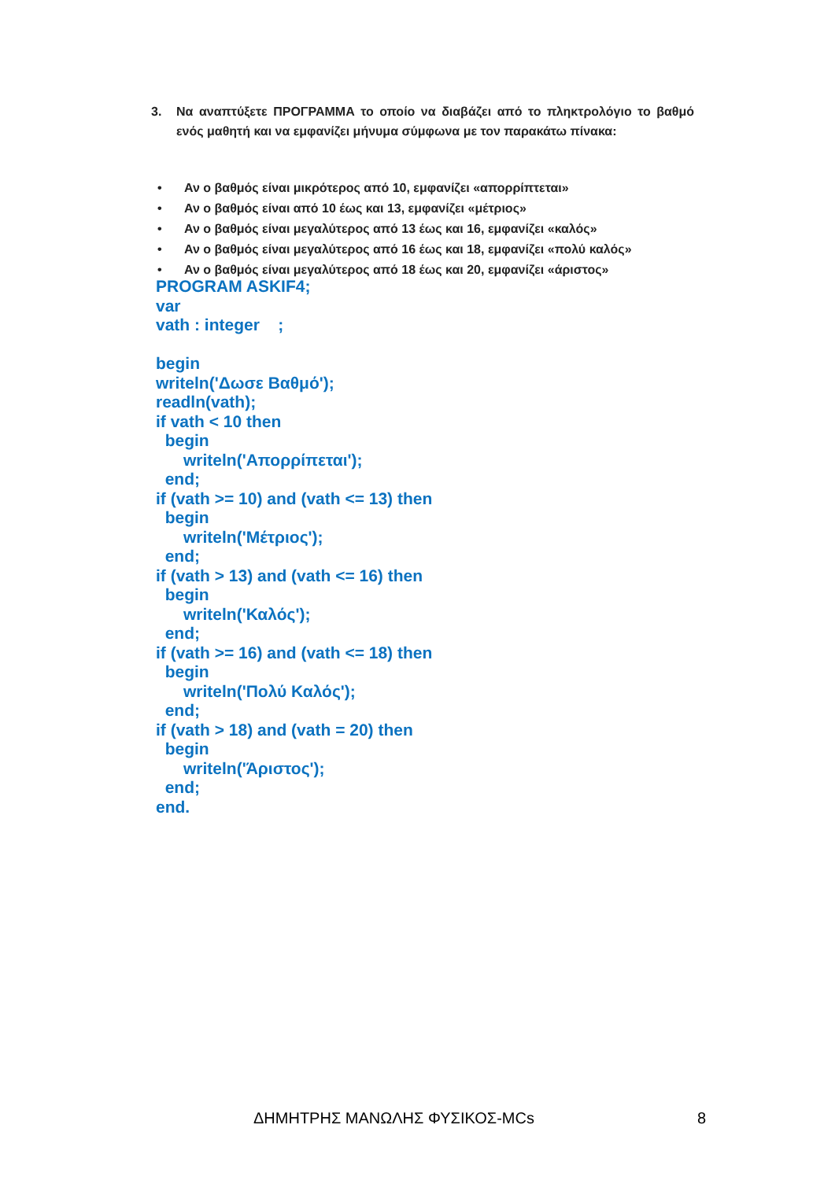3. Να αναπτύξετε ΠΡΟΓΡΑΜΜΑ το οποίο να διαβάζει από το πληκτρολόγιο το βαθμό ενός μαθητή και να εμφανίζει μήνυμα σύμφωνα με τον παρακάτω πίνακα:
• Αν ο βαθμός είναι μικρότερος από 10, εμφανίζει «απορρίπτεται»
• Αν ο βαθμός είναι από 10 έως και 13, εμφανίζει «μέτριος»
• Αν ο βαθμός είναι μεγαλύτερος από 13 έως και 16, εμφανίζει «καλός»
• Αν ο βαθμός είναι μεγαλύτερος από 16 έως και 18, εμφανίζει «πολύ καλός»
• Αν ο βαθμός είναι μεγαλύτερος από 18 έως και 20, εμφανίζει «άριστος»
PROGRAM ASKIF4;
var
vath : integer    ;

begin
writeln('Δωσε Βαθμό');
readln(vath);
if vath < 10 then
  begin
      writeln('Απορρίπεται');
  end;
if (vath >= 10) and (vath <= 13) then
  begin
      writeln('Μέτριος');
  end;
if (vath > 13) and (vath <= 16) then
  begin
      writeln('Καλός');
  end;
if (vath >= 16) and (vath <= 18) then
  begin
      writeln('Πολύ Καλός');
  end;
if (vath > 18) and (vath = 20) then
  begin
      writeln('Άριστος');
  end;
end.
ΔΗΜΗΤΡΗΣ ΜΑΝΩΛΗΣ ΦΥΣΙΚΟΣ-MCs 8